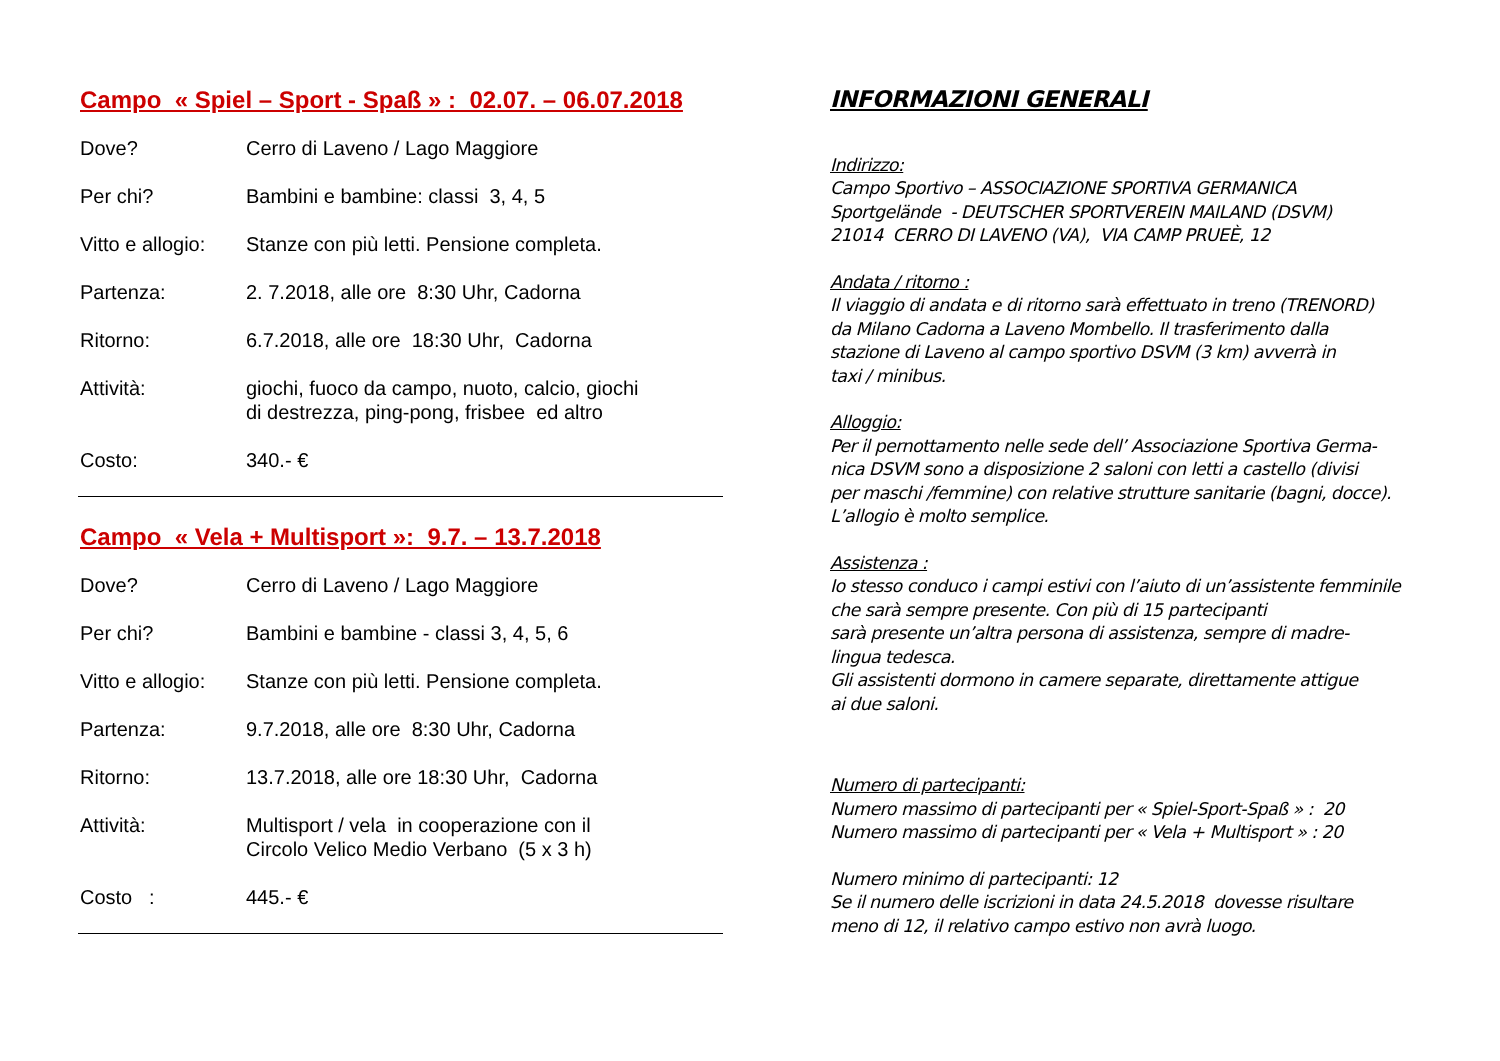Campo « Spiel – Sport - Spaß » : 02.07. – 06.07.2018
Dove? Cerro di Laveno / Lago Maggiore
Per chi? Bambini e bambine: classi 3, 4, 5
Vitto e allogio: Stanze con più letti. Pensione completa.
Partenza: 2. 7.2018, alle ore 8:30 Uhr, Cadorna
Ritorno: 6.7.2018, alle ore 18:30 Uhr, Cadorna
Attività: giochi, fuoco da campo, nuoto, calcio, giochi
di destrezza, ping-pong, frisbee ed altro
Costo: 340.- €
Campo « Vela + Multisport »: 9.7. – 13.7.2018
Dove? Cerro di Laveno / Lago Maggiore
Per chi? Bambini e bambine - classi 3, 4, 5, 6
Vitto e allogio: Stanze con più letti. Pensione completa.
Partenza: 9.7.2018, alle ore 8:30 Uhr, Cadorna
Ritorno: 13.7.2018, alle ore 18:30 Uhr, Cadorna
Attività: Multisport / vela in cooperazione con il
Circolo Velico Medio Verbano (5 x 3 h)
Costo : 445.- €
INFORMAZIONI GENERALI
Indirizzo:
Campo Sportivo – ASSOCIAZIONE SPORTIVA GERMANICA
Sportgelände - DEUTSCHER SPORTVEREIN MAILAND (DSVM)
21014 CERRO DI LAVENO (VA), VIA CAMP PRUEÈ, 12
Andata / ritorno :
Il viaggio di andata e di ritorno sarà effettuato in treno (TRENORD)
da Milano Cadorna a Laveno Mombello. Il trasferimento dalla
stazione di Laveno al campo sportivo DSVM (3 km) avverrà in
taxi / minibus.
Alloggio:
Per il pernottamento nelle sede dell’ Associazione Sportiva Germa-
nica DSVM sono a disposizione 2 saloni con letti a castello (divisi
per maschi /femmine) con relative strutture sanitarie (bagni, docce).
L’allogio è molto semplice.
Assistenza :
Io stesso conduco i campi estivi con l’aiuto di un’assistente femminile
che sarà sempre presente. Con più di 15 partecipanti
sarà presente un’altra persona di assistenza, sempre di madre-
lingua tedesca.
Gli assistenti dormono in camere separate, direttamente attigue
ai due saloni.
Numero di partecipanti:
Numero massimo di partecipanti per « Spiel-Sport-Spaß » : 20
Numero massimo di partecipanti per « Vela + Multisport » : 20
Numero minimo di partecipanti: 12
Se il numero delle iscrizioni in data 24.5.2018 dovesse risultare
meno di 12, il relativo campo estivo non avrà luogo.